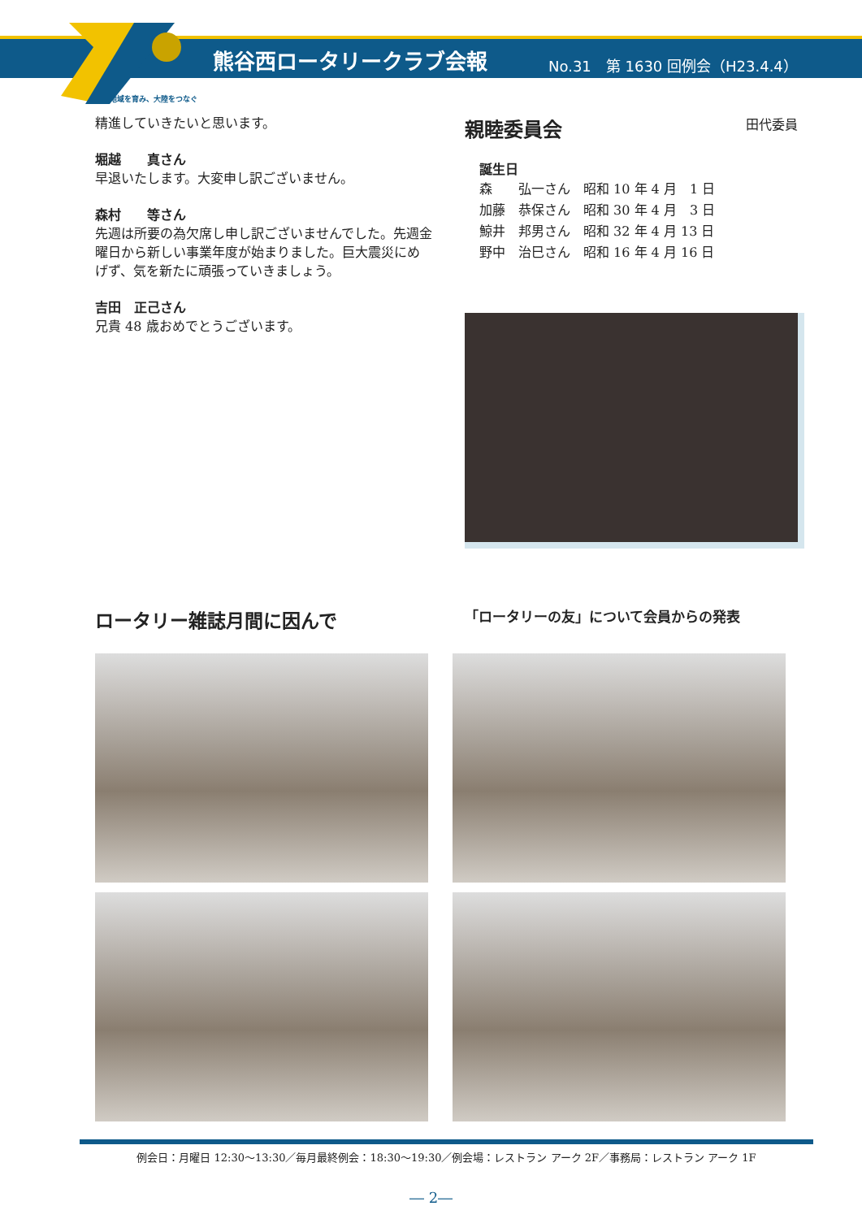熊谷西ロータリークラブ会報 No.31　第 1630 回例会（H23.4.4）
地域を育み、大陸をつなぐ
精進していきたいと思います。
堀越　　真さん
早退いたします。大変申し訳ございません。
森村　　等さん
先週は所要の為欠席し申し訳ございませんでした。先週金曜日から新しい事業年度が始まりました。巨大震災にめげず、気を新たに頑張っていきましょう。
吉田　正己さん
兄貴 48 歳おめでとうございます。
親睦委員会 田代委員
誕生日
| 森 弘一さん | 昭和 10 年 4 月 1 日 |
| 加藤 恭保さん | 昭和 30 年 4 月 3 日 |
| 鯨井 邦男さん | 昭和 32 年 4 月 13 日 |
| 野中 治巳さん | 昭和 16 年 4 月 16 日 |
ロータリー雑誌月間に因んで
「ロータリーの友」について会員からの発表
例会日：月曜日 12:30～13:30／毎月最終例会：18:30～19:30／例会場：レストラン アーク 2F／事務局：レストラン アーク 1F
― 2―